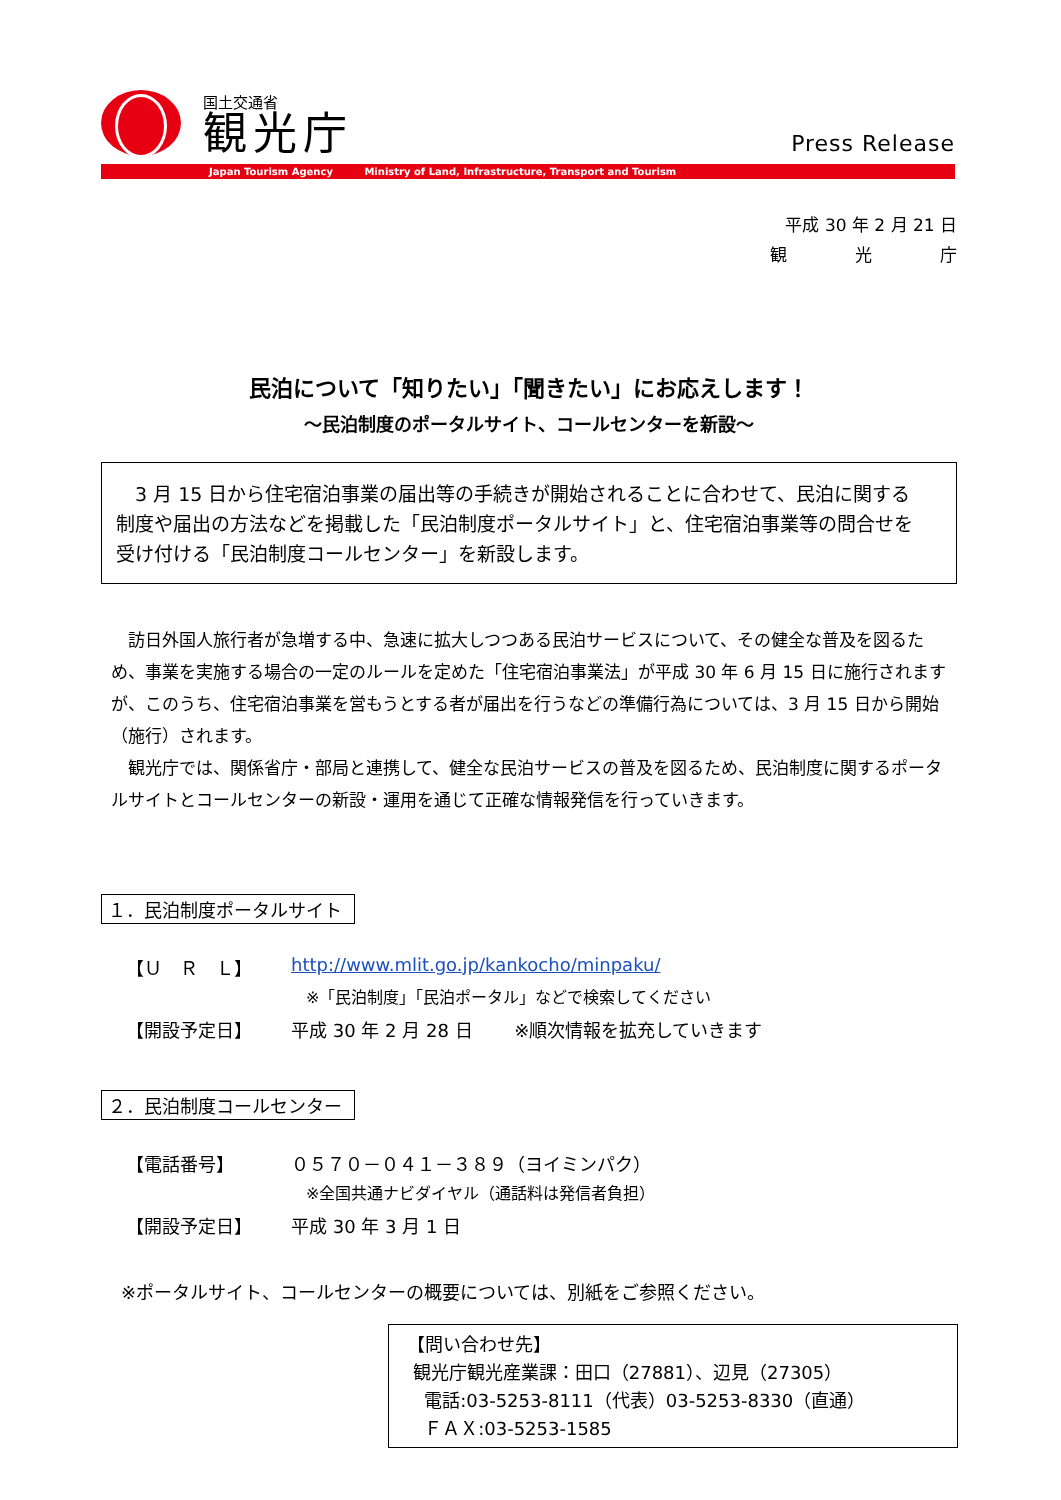国土交通省
観光庁
Press Release
Japan Tourism Agency Ministry of Land, Infrastructure, Transport and Tourism
平成 30 年 2 月 21 日
観　　　　光　　　　庁
民泊について「知りたい」「聞きたい」にお応えします！
～民泊制度のポータルサイト、コールセンターを新設～
　3 月 15 日から住宅宿泊事業の届出等の手続きが開始されることに合わせて、民泊に関する制度や届出の方法などを掲載した「民泊制度ポータルサイト」と、住宅宿泊事業等の問合せを受け付ける「民泊制度コールセンター」を新設します。
　訪日外国人旅行者が急増する中、急速に拡大しつつある民泊サービスについて、その健全な普及を図るため、事業を実施する場合の一定のルールを定めた「住宅宿泊事業法」が平成 30 年 6 月 15 日に施行されますが、このうち、住宅宿泊事業を営もうとする者が届出を行うなどの準備行為については、3 月 15 日から開始（施行）されます。
　観光庁では、関係省庁・部局と連携して、健全な民泊サービスの普及を図るため、民泊制度に関するポータルサイトとコールセンターの新設・運用を通じて正確な情報発信を行っていきます。
１．民泊制度ポータルサイト
【Ｕ　Ｒ　Ｌ】 http://www.mlit.go.jp/kankocho/minpaku/
※「民泊制度」「民泊ポータル」などで検索してください
【開設予定日】 平成 30 年 2 月 28 日　　 ※順次情報を拡充していきます
２．民泊制度コールセンター
【電話番号】 ０５７０－０４１－３８９（ヨイミンパク）
※全国共通ナビダイヤル（通話料は発信者負担）
【開設予定日】 平成 30 年 3 月 1 日
※ポータルサイト、コールセンターの概要については、別紙をご参照ください。
【問い合わせ先】
観光庁観光産業課：田口（27881）、辺見（27305）
電話:03-5253-8111（代表）03-5253-8330（直通）
ＦＡＸ:03-5253-1585